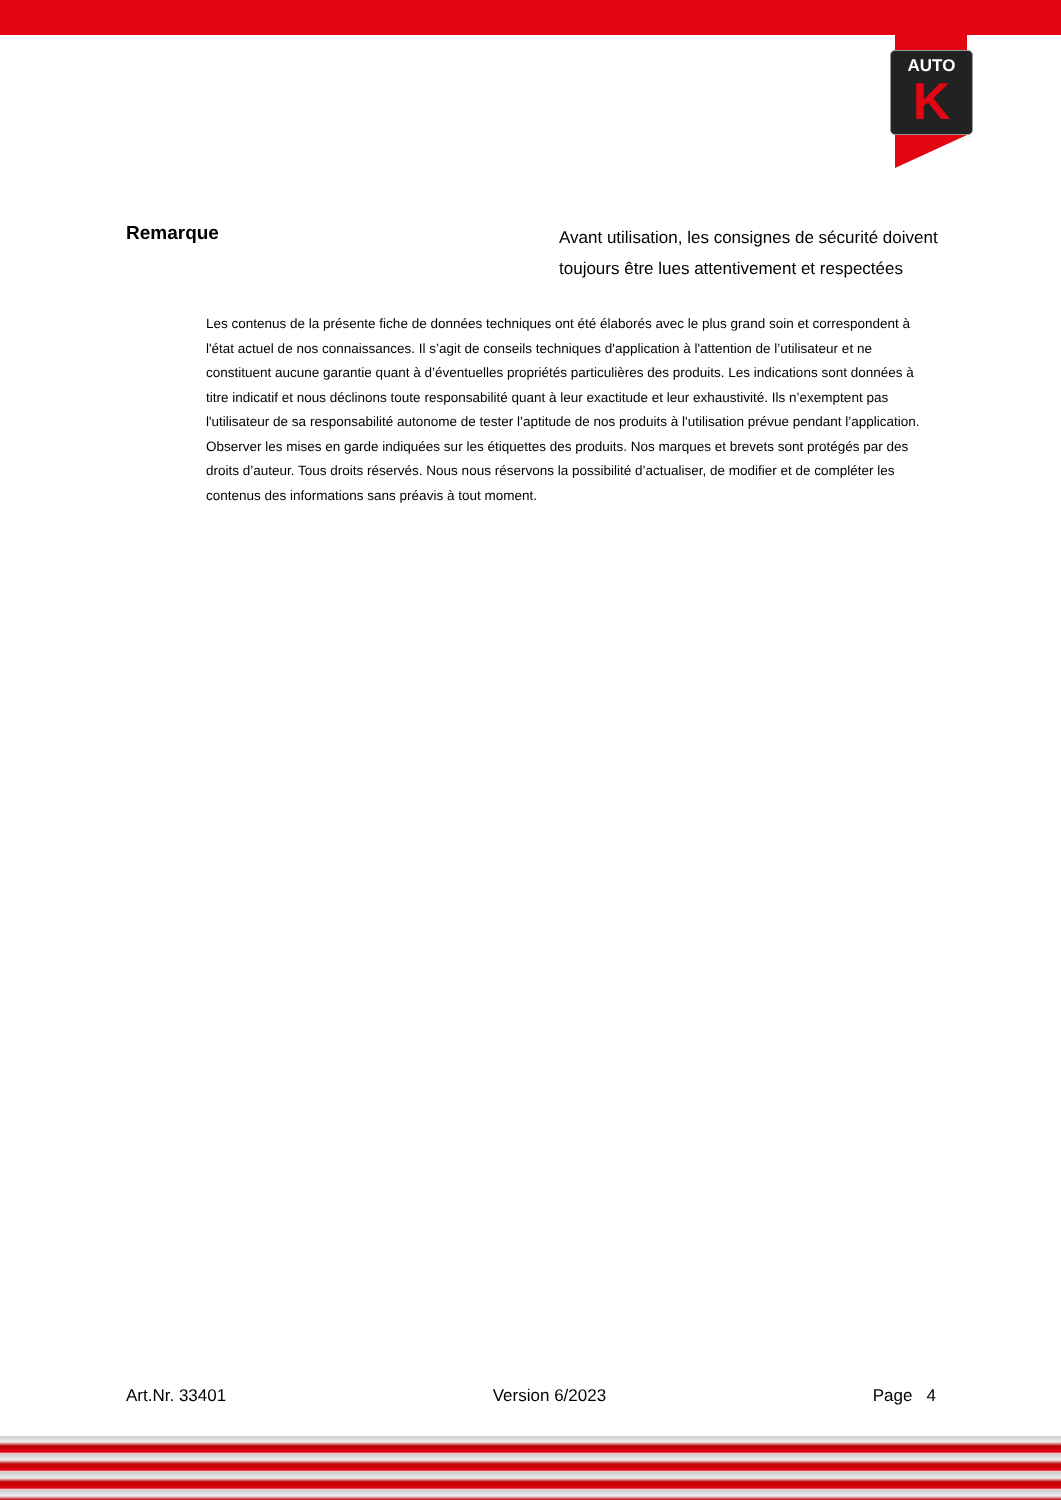AUTO
K
Remarque
Avant utilisation, les consignes de sécurité doivent
toujours être lues attentivement et respectées
Les contenus de la présente fiche de données techniques ont été élaborés avec le plus grand soin et correspondent à l'état actuel de nos connaissances. Il s’agit de conseils techniques d'application à l'attention de l’utilisateur et ne constituent aucune garantie quant à d’éventuelles propriétés particulières des produits. Les indications sont données à titre indicatif et nous déclinons toute responsabilité quant à leur exactitude et leur exhaustivité. Ils n’exemptent pas l'utilisateur de sa responsabilité autonome de tester l’aptitude de nos produits à l'utilisation prévue pendant l’application. Observer les mises en garde indiquées sur les étiquettes des produits. Nos marques et brevets sont protégés par des droits d’auteur. Tous droits réservés. Nous nous réservons la possibilité d’actualiser, de modifier et de compléter les contenus des informations sans préavis à tout moment.
Art.Nr. 33401 Version 6/2023 Page 4